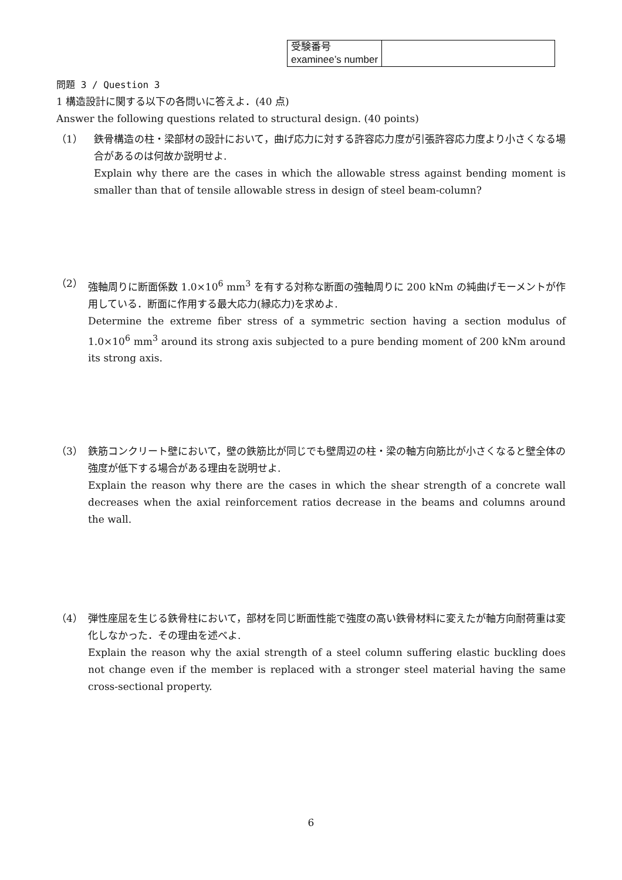| 受験番号 examinee’s number | |
問題 3 / Question 3
1 構造設計に関する以下の各問いに答えよ．(40 点)
Answer the following questions related to structural design. (40 points)
（1） 鉄骨構造の柱・梁部材の設計において，曲げ応力に対する許容応力度が引張許容応力度より小さくなる場合があるのは何故か説明せよ.
Explain why there are the cases in which the allowable stress against bending moment is smaller than that of tensile allowable stress in design of steel beam-column?
（2） 強軸周りに断面係数 1.0×10<sup>6</sup> mm<sup>3</sup> を有する対称な断面の強軸周りに 200 kNm の純曲げモーメントが作用している．断面に作用する最大応力(縁応力)を求めよ.
Determine the extreme fiber stress of a symmetric section having a section modulus of 1.0×10<sup>6</sup> mm<sup>3</sup> around its strong axis subjected to a pure bending moment of 200 kNm around its strong axis.
（3） 鉄筋コンクリート壁において，壁の鉄筋比が同じでも壁周辺の柱・梁の軸方向筋比が小さくなると壁全体の強度が低下する場合がある理由を説明せよ.
Explain the reason why there are the cases in which the shear strength of a concrete wall decreases when the axial reinforcement ratios decrease in the beams and columns around the wall.
（4） 弾性座屈を生じる鉄骨柱において，部材を同じ断面性能で強度の高い鉄骨材料に変えたが軸方向耐荷重は変化しなかった．その理由を述べよ.
Explain the reason why the axial strength of a steel column suffering elastic buckling does not change even if the member is replaced with a stronger steel material having the same cross-sectional property.
6